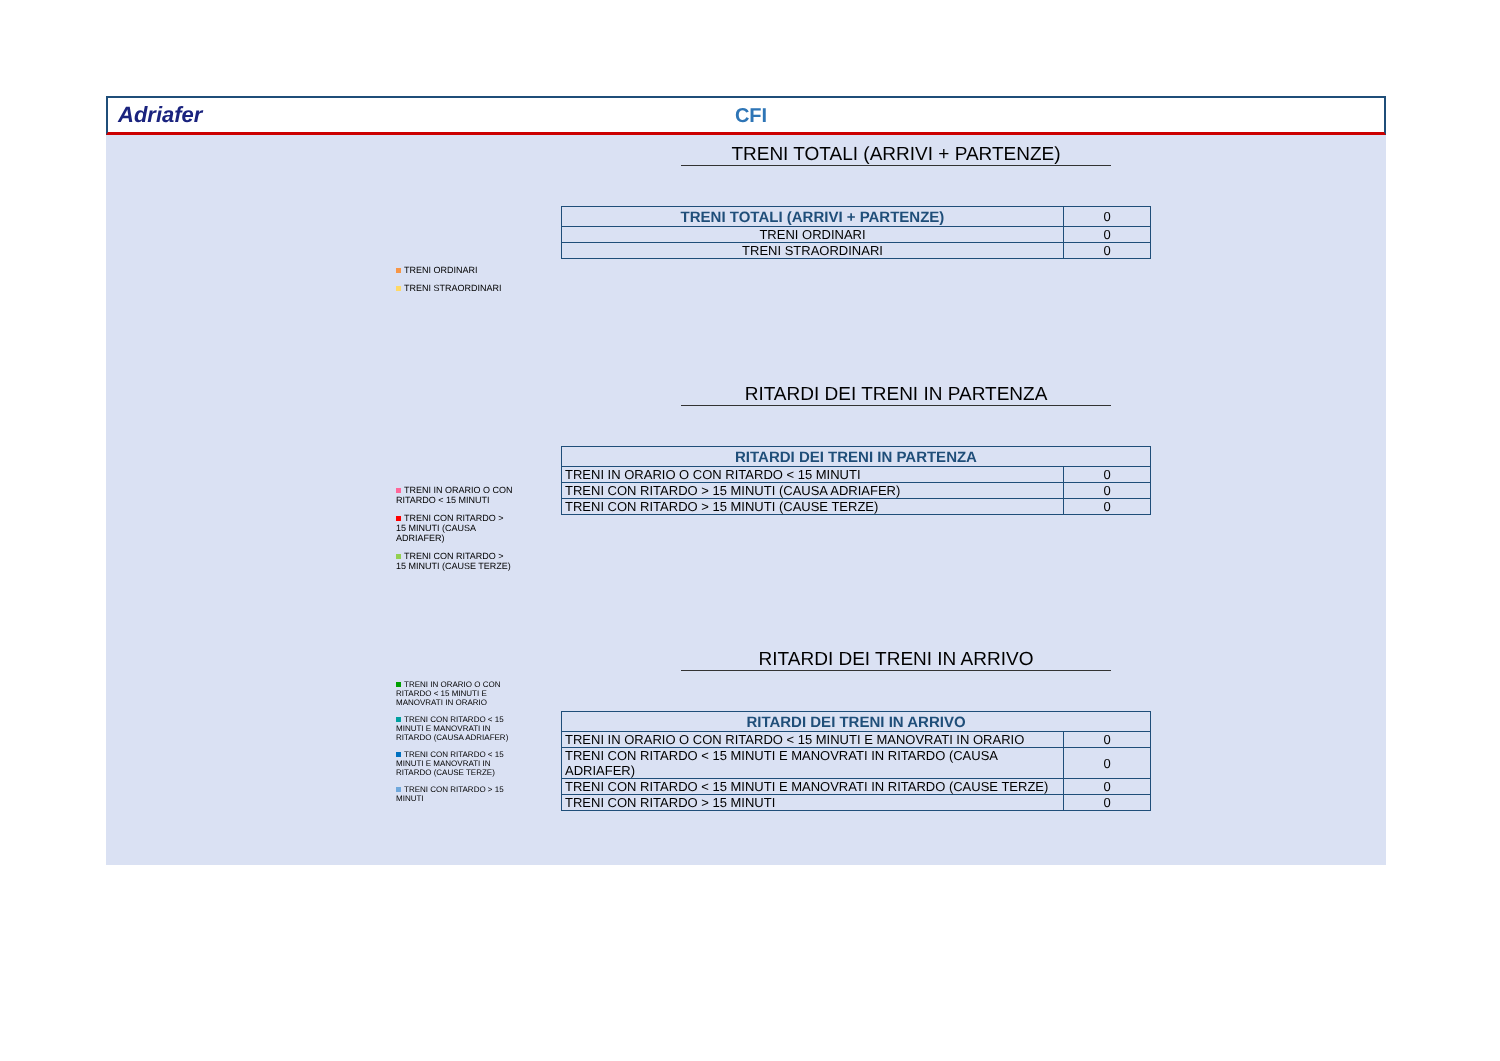Adriafer CFI
TRENI ORDINARI
TRENI STRAORDINARI
TRENI TOTALI (ARRIVI + PARTENZE)
| TRENI TOTALI (ARRIVI + PARTENZE) | 0 |
| TRENI ORDINARI | 0 |
| TRENI STRAORDINARI | 0 |
TRENI IN ORARIO O CON RITARDO < 15 MINUTI
TRENI CON RITARDO > 15 MINUTI (CAUSA ADRIAFER)
TRENI CON RITARDO > 15 MINUTI (CAUSE TERZE)
RITARDI DEI TRENI IN PARTENZA
| RITARDI DEI TRENI IN PARTENZA | |
| --- | --- |
| TRENI IN ORARIO O CON RITARDO < 15 MINUTI | 0 |
| TRENI CON RITARDO > 15 MINUTI (CAUSA ADRIAFER) | 0 |
| TRENI CON RITARDO > 15 MINUTI (CAUSE TERZE) | 0 |
TRENI IN ORARIO O CON RITARDO < 15 MINUTI E MANOVRATI IN ORARIO
TRENI CON RITARDO < 15 MINUTI E MANOVRATI IN RITARDO (CAUSA ADRIAFER)
TRENI CON RITARDO < 15 MINUTI E MANOVRATI IN RITARDO (CAUSE TERZE)
TRENI CON RITARDO > 15 MINUTI
RITARDI DEI TRENI IN ARRIVO
| RITARDI DEI TRENI IN ARRIVO | |
| --- | --- |
| TRENI IN ORARIO O CON RITARDO < 15 MINUTI E MANOVRATI IN ORARIO | 0 |
| TRENI CON RITARDO < 15 MINUTI E MANOVRATI IN RITARDO (CAUSA ADRIAFER) | 0 |
| TRENI CON RITARDO < 15 MINUTI E MANOVRATI IN RITARDO (CAUSE TERZE) | 0 |
| TRENI CON RITARDO > 15 MINUTI | 0 |